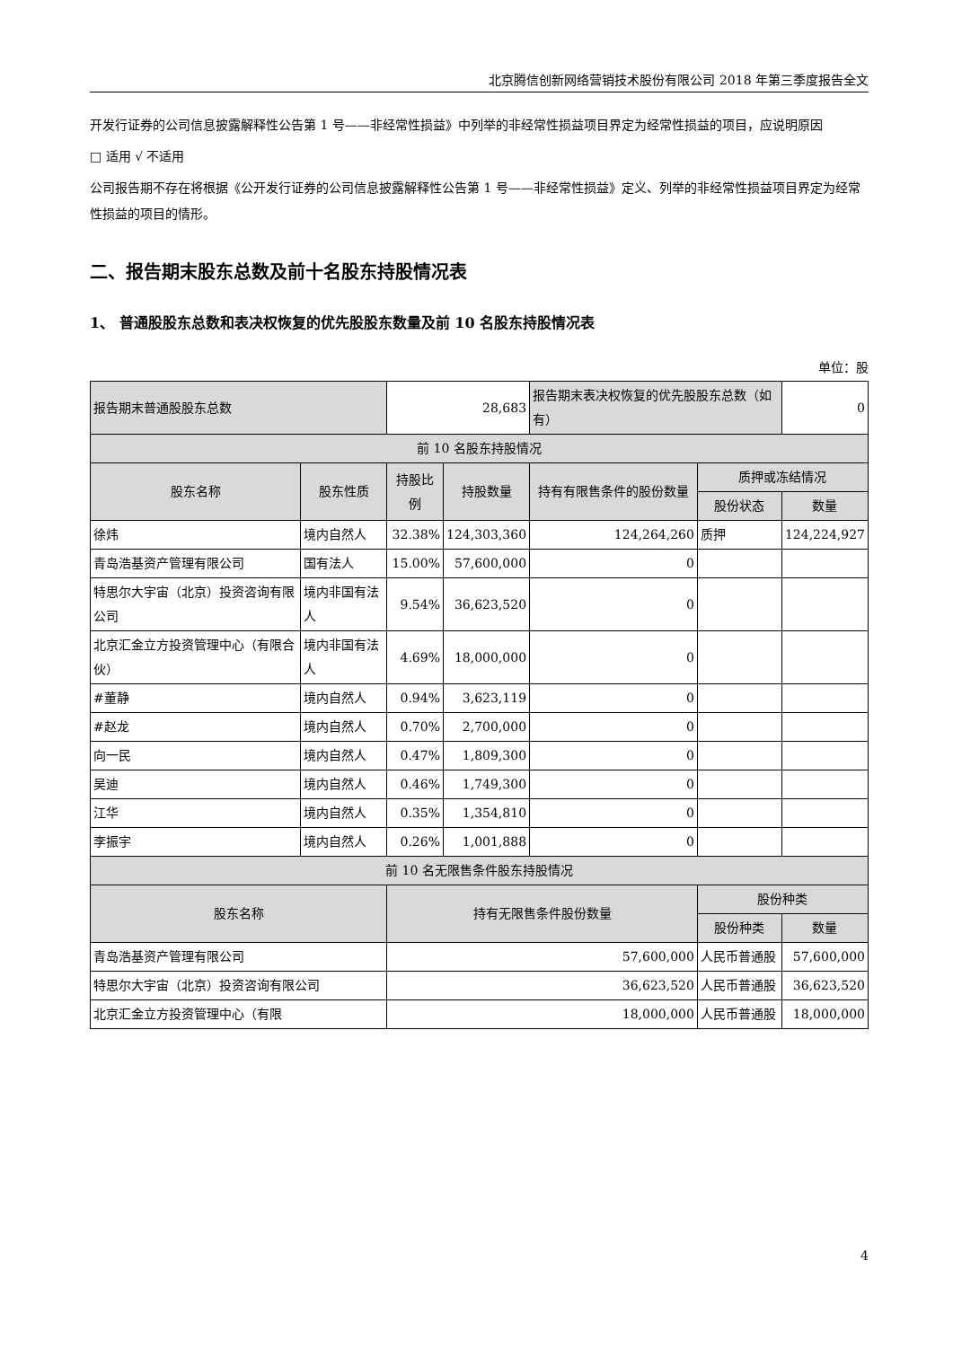北京腾信创新网络营销技术股份有限公司 2018 年第三季度报告全文
开发行证券的公司信息披露解释性公告第 1 号——非经常性损益》中列举的非经常性损益项目界定为经常性损益的项目，应说明原因
□ 适用 √ 不适用
公司报告期不存在将根据《公开发行证券的公司信息披露解释性公告第 1 号——非经常性损益》定义、列举的非经常性损益项目界定为经常性损益的项目的情形。
二、报告期末股东总数及前十名股东持股情况表
1、 普通股股东总数和表决权恢复的优先股股东数量及前 10 名股东持股情况表
单位：股
| 报告期末普通股股东总数 | | 28,683 | | 报告期末表决权恢复的优先股股东总数（如有） | | 0 |
| 前 10 名股东持股情况 | | | | | | |
| 股东名称 | 股东性质 | 持股比例 | 持股数量 | 持有有限售条件的股份数量 | 质押或冻结情况 | |
| | | | | | 股份状态 | 数量 |
| 徐炜 | 境内自然人 | 32.38% | 124,303,360 | 124,264,260 | 质押 | 124,224,927 |
| 青岛浩基资产管理有限公司 | 国有法人 | 15.00% | 57,600,000 | 0 | | |
| 特思尔大宇宙（北京）投资咨询有限公司 | 境内非国有法人 | 9.54% | 36,623,520 | 0 | | |
| 北京汇金立方投资管理中心（有限合伙） | 境内非国有法人 | 4.69% | 18,000,000 | 0 | | |
| #董静 | 境内自然人 | 0.94% | 3,623,119 | 0 | | |
| #赵龙 | 境内自然人 | 0.70% | 2,700,000 | 0 | | |
| 向一民 | 境内自然人 | 0.47% | 1,809,300 | 0 | | |
| 吴迪 | 境内自然人 | 0.46% | 1,749,300 | 0 | | |
| 江华 | 境内自然人 | 0.35% | 1,354,810 | 0 | | |
| 李振宇 | 境内自然人 | 0.26% | 1,001,888 | 0 | | |
| 前 10 名无限售条件股东持股情况 | | | | | | |
| 股东名称 | | 持有无限售条件股份数量 | | | 股份种类 | |
| | | | | | 股份种类 | 数量 |
| 青岛浩基资产管理有限公司 | | 57,600,000 | | | 人民币普通股 | 57,600,000 |
| 特思尔大宇宙（北京）投资咨询有限公司 | | 36,623,520 | | | 人民币普通股 | 36,623,520 |
| 北京汇金立方投资管理中心（有限 | | 18,000,000 | | | 人民币普通股 | 18,000,000 |
4